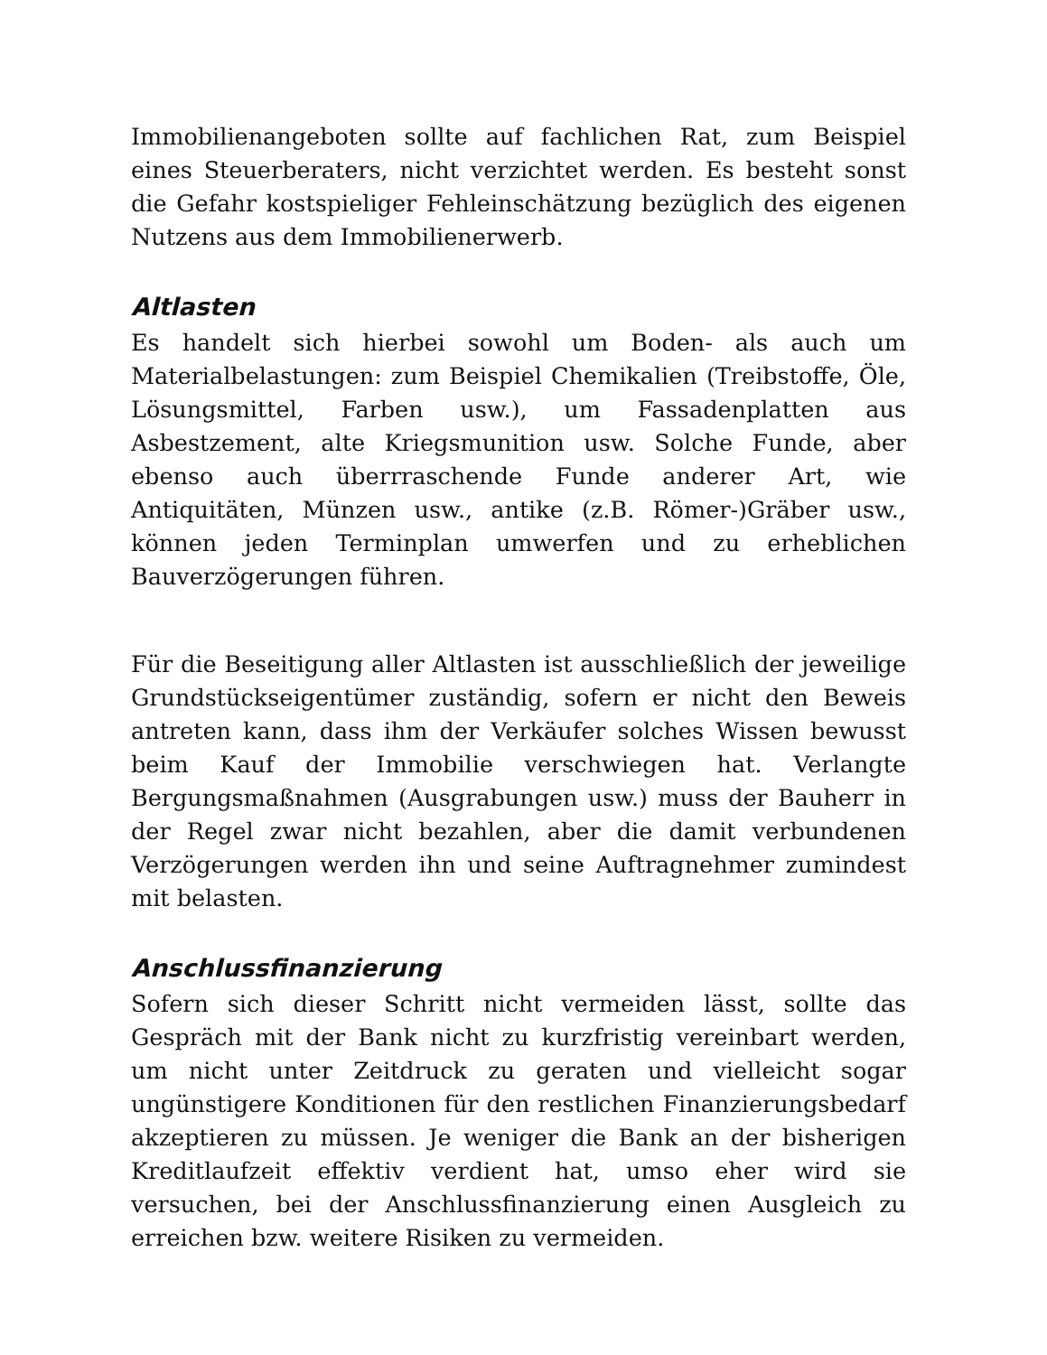Immobilienangeboten sollte auf fachlichen Rat, zum Beispiel eines Steuerberaters, nicht verzichtet werden. Es besteht sonst die Gefahr kostspieliger Fehleinschätzung bezüglich des eigenen Nutzens aus dem Immobilienerwerb.
Altlasten
Es handelt sich hierbei sowohl um Boden- als auch um Materialbelastungen: zum Beispiel Chemikalien (Treibstoffe, Öle, Lösungsmittel, Farben usw.), um Fassadenplatten aus Asbestzement, alte Kriegsmunition usw. Solche Funde, aber ebenso auch überrraschende Funde anderer Art, wie Antiquitäten, Münzen usw., antike (z.B. Römer-)Gräber usw., können jeden Terminplan umwerfen und zu erheblichen Bauverzögerungen führen.
Für die Beseitigung aller Altlasten ist ausschließlich der jeweilige Grundstückseigentümer zuständig, sofern er nicht den Beweis antreten kann, dass ihm der Verkäufer solches Wissen bewusst beim Kauf der Immobilie verschwiegen hat. Verlangte Bergungsmaßnahmen (Ausgrabungen usw.) muss der Bauherr in der Regel zwar nicht bezahlen, aber die damit verbundenen Verzögerungen werden ihn und seine Auftragnehmer zumindest mit belasten.
Anschlussfinanzierung
Sofern sich dieser Schritt nicht vermeiden lässt, sollte das Gespräch mit der Bank nicht zu kurzfristig vereinbart werden, um nicht unter Zeitdruck zu geraten und vielleicht sogar ungünstigere Konditionen für den restlichen Finanzierungsbedarf akzeptieren zu müssen. Je weniger die Bank an der bisherigen Kreditlaufzeit effektiv verdient hat, umso eher wird sie versuchen, bei der Anschlussfinanzierung einen Ausgleich zu erreichen bzw. weitere Risiken zu vermeiden.